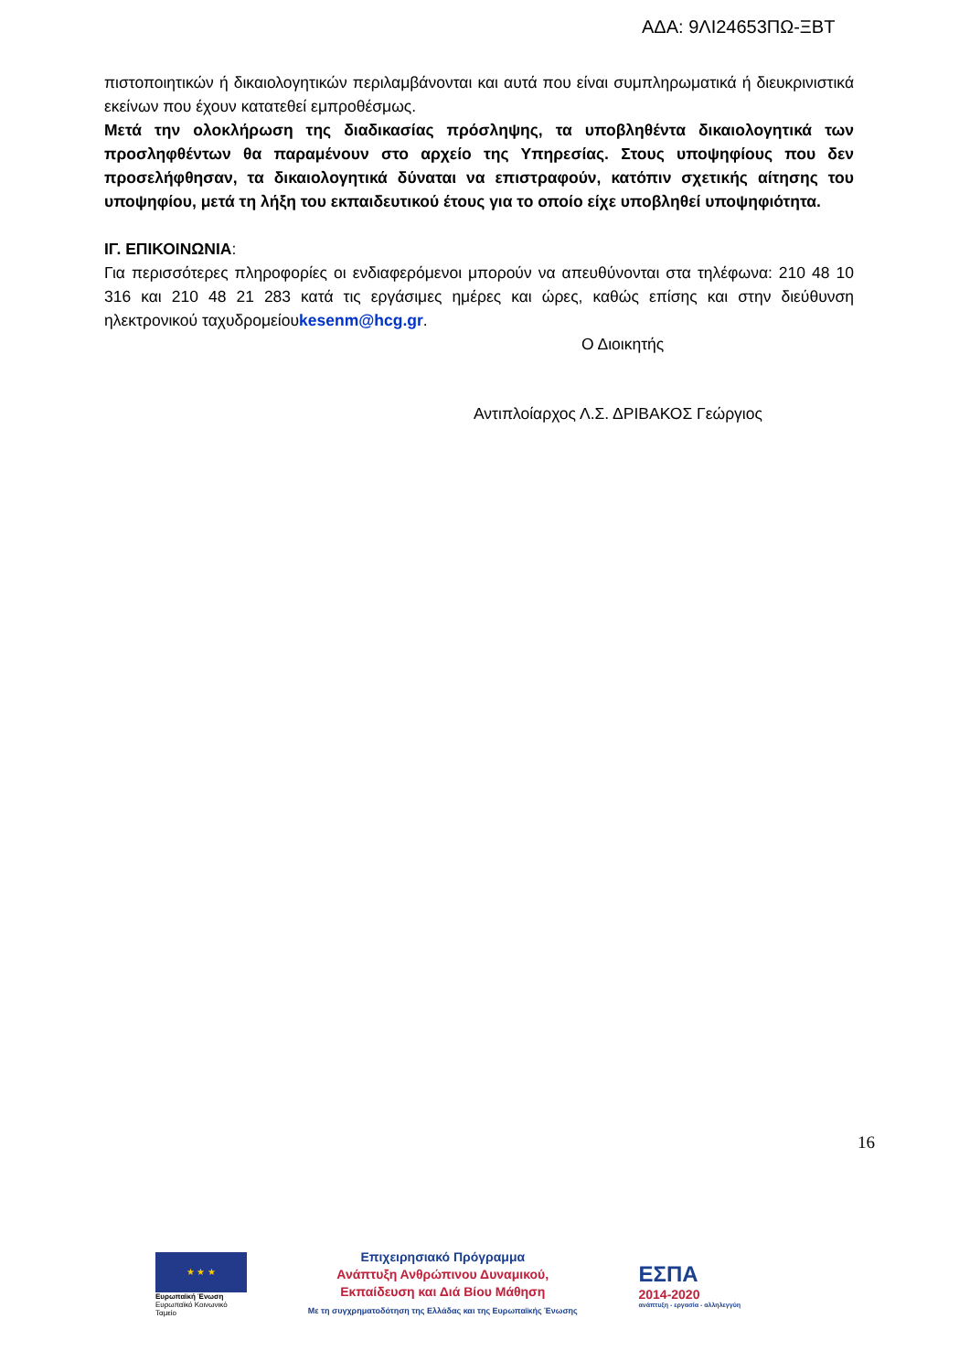ΑΔΑ: 9ΛΙ24653ΠΩ-ΞΒΤ
πιστοποιητικών ή δικαιολογητικών περιλαμβάνονται και αυτά που είναι συμπληρωματικά ή διευκρινιστικά εκείνων που έχουν κατατεθεί εμπροθέσμως.
Μετά την ολοκλήρωση της διαδικασίας πρόσληψης, τα υποβληθέντα δικαιολογητικά των προσληφθέντων θα παραμένουν στο αρχείο της Υπηρεσίας. Στους υποψηφίους που δεν προσελήφθησαν, τα δικαιολογητικά δύναται να επιστραφούν, κατόπιν σχετικής αίτησης του υποψηφίου, μετά τη λήξη του εκπαιδευτικού έτους για το οποίο είχε υποβληθεί υποψηφιότητα.
ΙΓ. ΕΠΙΚΟΙΝΩΝΙΑ:
Για περισσότερες πληροφορίες οι ενδιαφερόμενοι μπορούν να απευθύνονται στα τηλέφωνα: 210 48 10 316 και 210 48 21 283 κατά τις εργάσιμες ημέρες και ώρες, καθώς επίσης και στην διεύθυνση ηλεκτρονικού ταχυδρομείουkesenm@hcg.gr.
Ο Διοικητής
Αντιπλοίαρχος Λ.Σ. ΔΡΙΒΑΚΟΣ Γεώργιος
16
★ ★ ★
Ευρωπαϊκή Ένωση
Ευρωπαϊκό Κοινωνικό Ταμείο
Επιχειρησιακό Πρόγραμμα
Ανάπτυξη Ανθρώπινου Δυναμικού,
Εκπαίδευση και Διά Βίου Μάθηση
Με τη συγχρηματοδότηση της Ελλάδας και της Ευρωπαϊκής Ένωσης
ΕΣΠΑ
2014-2020
ανάπτυξη - εργασία - αλληλεγγύη